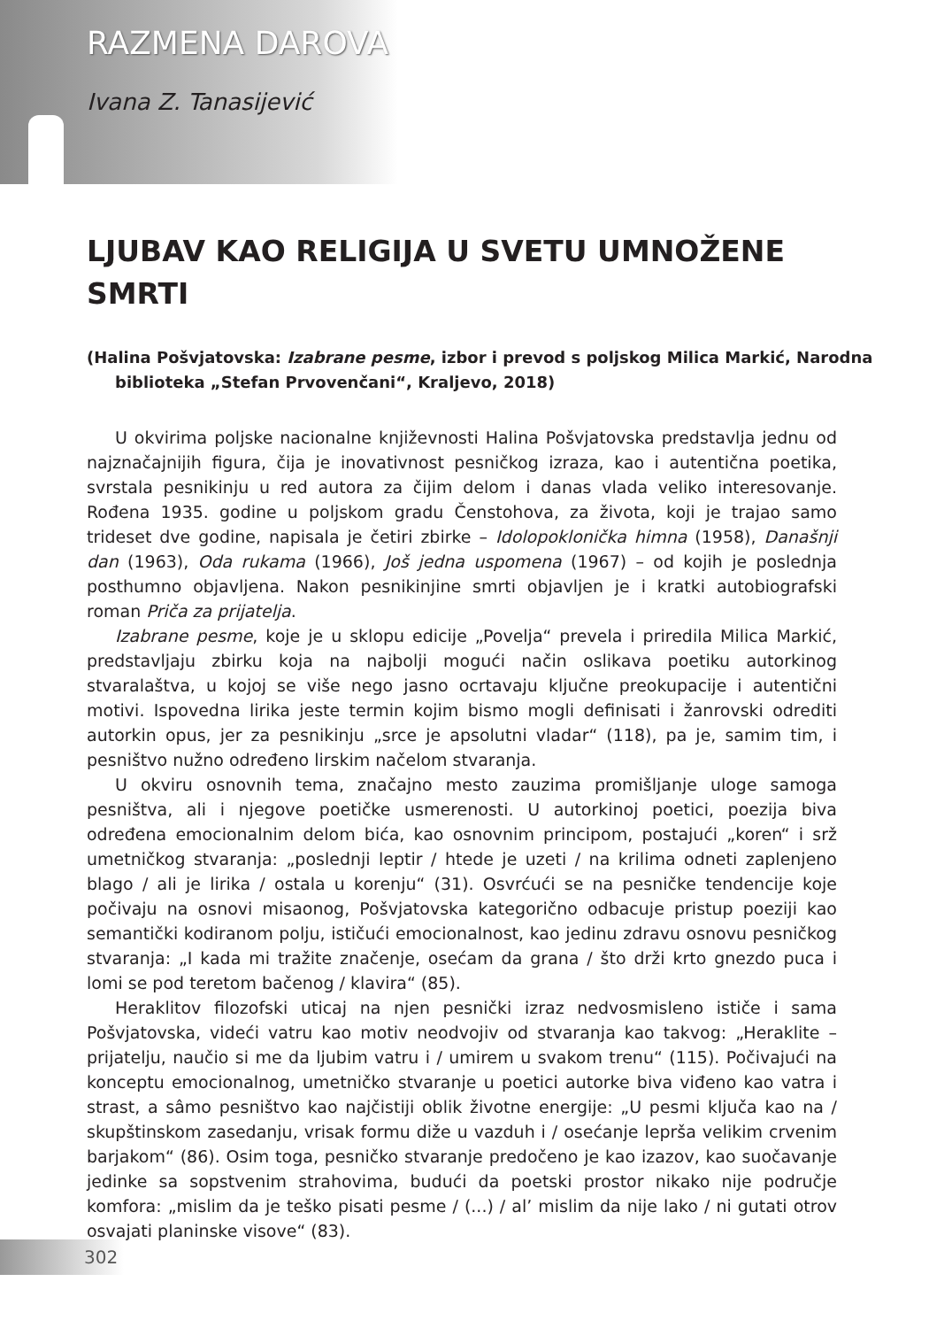RAZMENA DAROVA
Ivana Z. Tanasijević
LJUBAV KAO RELIGIJA U SVETU UMNOŽENE SMRTI
(Halina Pošvjatovska: Izabrane pesme, izbor i prevod s poljskog Milica Markić, Narodna biblioteka „Stefan Prvovenčani“, Kraljevo, 2018)
U okvirima poljske nacionalne književnosti Halina Pošvjatovska predstavlja jednu od najznačajnijih figura, čija je inovativnost pesničkog izraza, kao i autentična poetika, svrstala pesnikinju u red autora za čijim delom i danas vlada veliko interesovanje. Rođena 1935. godine u poljskom gradu Čenstohova, za života, koji je trajao samo trideset dve godine, napisala je četiri zbirke – Idolopoklonička himna (1958), Današnji dan (1963), Oda rukama (1966), Još jedna uspomena (1967) – od kojih je poslednja posthumno objavljena. Nakon pesnikinjine smrti objavljen je i kratki autobiografski roman Priča za prijatelja.
Izabrane pesme, koje je u sklopu edicije „Povelja“ prevela i priredila Milica Markić, predstavljaju zbirku koja na najbolji mogući način oslikava poetiku autorkinog stvaralaštva, u kojoj se više nego jasno ocrtavaju ključne preokupacije i autentični motivi. Ispovedna lirika jeste termin kojim bismo mogli definisati i žanrovski odrediti autorkin opus, jer za pesnikinju „srce je apsolutni vladar“ (118), pa je, samim tim, i pesništvo nužno određeno lirskim načelom stvaranja.
U okviru osnovnih tema, značajno mesto zauzima promišljanje uloge samoga pesništva, ali i njegove poetičke usmerenosti. U autorkinoj poetici, poezija biva određena emocionalnim delom bića, kao osnovnim principom, postajući „koren“ i srž umetničkog stvaranja: „poslednji leptir / htede je uzeti / na krilima odneti zaplenjeno blago / ali je lirika / ostala u korenju“ (31). Osvrćući se na pesničke tendencije koje počivaju na osnovi misaonog, Pošvjatovska kategorično odbacuje pristup poeziji kao semantički kodiranom polju, ističući emocionalnost, kao jedinu zdravu osnovu pesničkog stvaranja: „I kada mi tražite značenje, osećam da grana / što drži krto gnezdo puca i lomi se pod teretom bačenog / klavira“ (85).
Heraklitov filozofski uticaj na njen pesnički izraz nedvosmisleno ističe i sama Pošvjatovska, videći vatru kao motiv neodvojiv od stvaranja kao takvog: „Heraklite – prijatelju, naučio si me da ljubim vatru i / umirem u svakom trenu“ (115). Počivajući na konceptu emocionalnog, umetničko stvaranje u poetici autorke biva viđeno kao vatra i strast, a sâmo pesništvo kao najčistiji oblik životne energije: „U pesmi ključa kao na / skupštinskom zasedanju, vrisak formu diže u vazduh i / osećanje leprša velikim crvenim barjakom“ (86). Osim toga, pesničko stvaranje predočeno je kao izazov, kao suočavanje jedinke sa sopstvenim strahovima, budući da poetski prostor nikako nije područje komfora: „mislim da je teško pisati pesme / (...) / al’ mislim da nije lako / ni gutati otrov osvajati planinske visove“ (83).
302